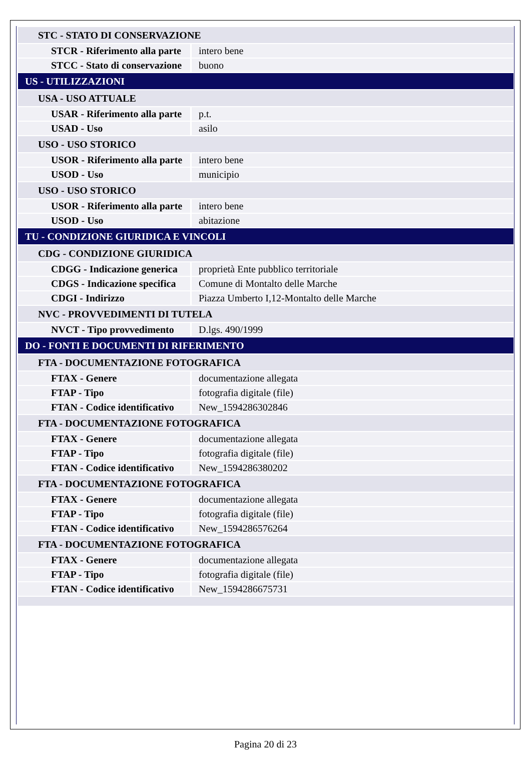| STC - STATO DI CONSERVAZIONE | |
| STCR - Riferimento alla parte | intero bene |
| STCC - Stato di conservazione | buono |
| US - UTILIZZAZIONI | |
| USA - USO ATTUALE | |
| USAR - Riferimento alla parte | p.t. |
| USAD - Uso | asilo |
| USO - USO STORICO | |
| USOR - Riferimento alla parte | intero bene |
| USOD - Uso | municipio |
| USO - USO STORICO | |
| USOR - Riferimento alla parte | intero bene |
| USOD - Uso | abitazione |
| TU - CONDIZIONE GIURIDICA E VINCOLI | |
| CDG - CONDIZIONE GIURIDICA | |
| CDGG - Indicazione generica | proprietà Ente pubblico territoriale |
| CDGS - Indicazione specifica | Comune di Montalto delle Marche |
| CDGI - Indirizzo | Piazza Umberto I,12-Montalto delle Marche |
| NVC - PROVVEDIMENTI DI TUTELA | |
| NVCT - Tipo provvedimento | D.lgs. 490/1999 |
| DO - FONTI E DOCUMENTI DI RIFERIMENTO | |
| FTA - DOCUMENTAZIONE FOTOGRAFICA | |
| FTAX - Genere | documentazione allegata |
| FTAP - Tipo | fotografia digitale (file) |
| FTAN - Codice identificativo | New_1594286302846 |
| FTA - DOCUMENTAZIONE FOTOGRAFICA | |
| FTAX - Genere | documentazione allegata |
| FTAP - Tipo | fotografia digitale (file) |
| FTAN - Codice identificativo | New_1594286380202 |
| FTA - DOCUMENTAZIONE FOTOGRAFICA | |
| FTAX - Genere | documentazione allegata |
| FTAP - Tipo | fotografia digitale (file) |
| FTAN - Codice identificativo | New_1594286576264 |
| FTA - DOCUMENTAZIONE FOTOGRAFICA | |
| FTAX - Genere | documentazione allegata |
| FTAP - Tipo | fotografia digitale (file) |
| FTAN - Codice identificativo | New_1594286675731 |
Pagina 20 di 23